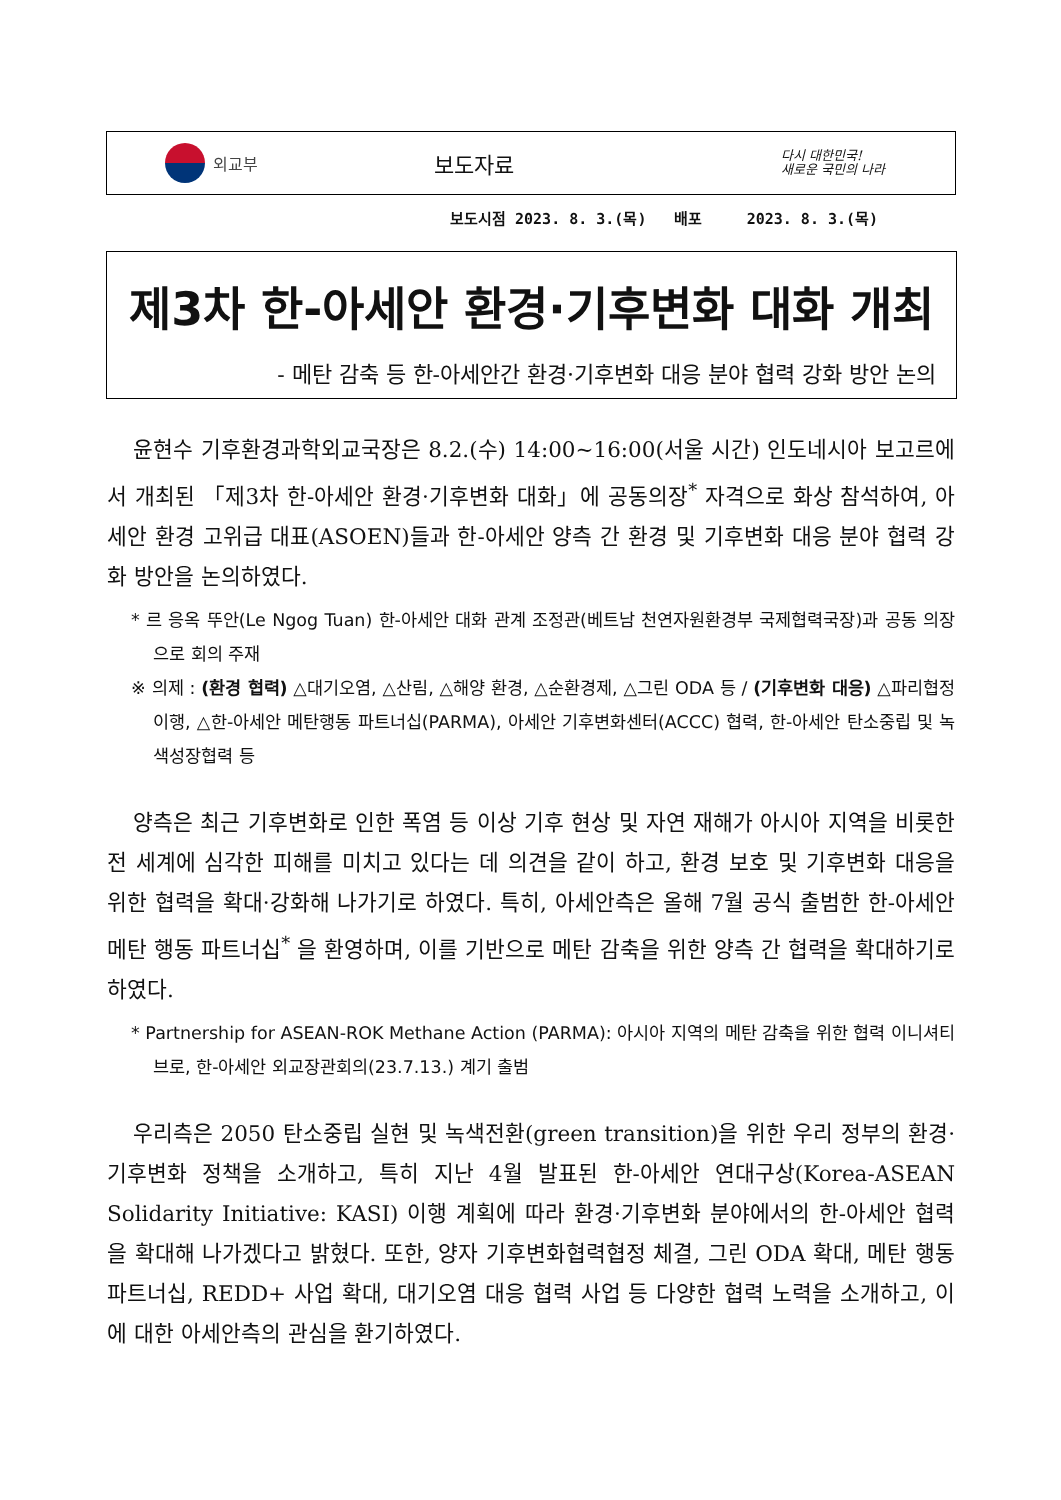외교부
보도자료
다시 대한민국!
새로운 국민의 나라
보도시점 2023. 8. 3.(목) 배포 2023. 8. 3.(목)
제3차 한-아세안 환경·기후변화 대화 개최
- 메탄 감축 등 한-아세안간 환경·기후변화 대응 분야 협력 강화 방안 논의
윤현수 기후환경과학외교국장은 8.2.(수) 14:00~16:00(서울 시간) 인도네시아 보고르에서 개최된 「제3차 한-아세안 환경·기후변화 대화」에 공동의장<sup>*</sup> 자격으로 화상 참석하여, 아세안 환경 고위급 대표(ASOEN)들과 한-아세안 양측 간 환경 및 기후변화 대응 분야 협력 강화 방안을 논의하였다.
* 르 응옥 뚜안(Le Ngog Tuan) 한-아세안 대화 관계 조정관(베트남 천연자원환경부 국제협력국장)과 공동 의장으로 회의 주재
※ 의제 : (환경 협력) △대기오염, △산림, △해양 환경, △순환경제, △그린 ODA 등 / (기후변화 대응) △파리협정 이행, △한-아세안 메탄행동 파트너십(PARMA), 아세안 기후변화센터(ACCC) 협력, 한-아세안 탄소중립 및 녹색성장협력 등
양측은 최근 기후변화로 인한 폭염 등 이상 기후 현상 및 자연 재해가 아시아 지역을 비롯한 전 세계에 심각한 피해를 미치고 있다는 데 의견을 같이 하고, 환경 보호 및 기후변화 대응을 위한 협력을 확대·강화해 나가기로 하였다. 특히, 아세안측은 올해 7월 공식 출범한 한-아세안 메탄 행동 파트너십<sup>*</sup> 을 환영하며, 이를 기반으로 메탄 감축을 위한 양측 간 협력을 확대하기로 하였다.
* Partnership for ASEAN-ROK Methane Action (PARMA): 아시아 지역의 메탄 감축을 위한 협력 이니셔티브로, 한-아세안 외교장관회의(23.7.13.) 계기 출범
우리측은 2050 탄소중립 실현 및 녹색전환(green transition)을 위한 우리 정부의 환경·기후변화 정책을 소개하고, 특히 지난 4월 발표된 한-아세안 연대구상(Korea-ASEAN Solidarity Initiative: KASI) 이행 계획에 따라 환경·기후변화 분야에서의 한-아세안 협력을 확대해 나가겠다고 밝혔다. 또한, 양자 기후변화협력협정 체결, 그린 ODA 확대, 메탄 행동 파트너십, REDD+ 사업 확대, 대기오염 대응 협력 사업 등 다양한 협력 노력을 소개하고, 이에 대한 아세안측의 관심을 환기하였다.